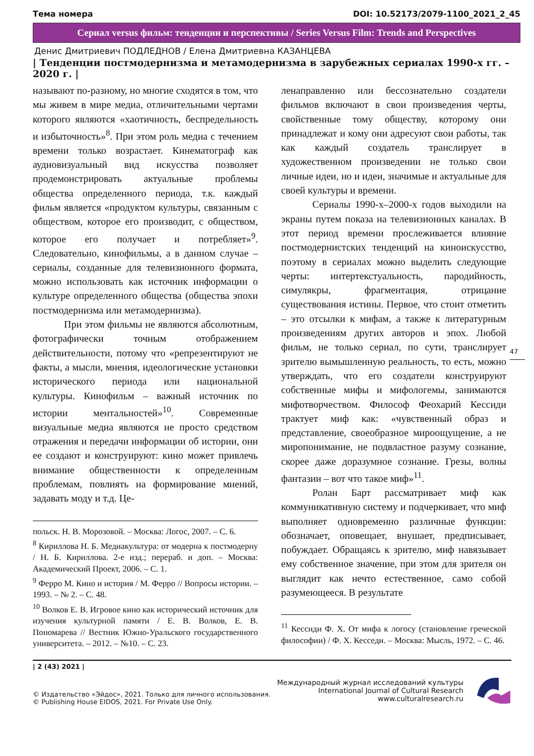Тема номера DOI: 10.52173/2079-1100_2021_2_45
Сериал versus фильм: тенденции и перспективы / Series Versus Film: Trends and Perspectives
Денис Дмитриевич ПОДЛЕДНОВ / Елена Дмитриевна КАЗАНЦЕВА
| Тенденции постмодернизма и метамодернизма в зарубежных сериалах 1990-х гг. – 2020 г. |
называют по-разному, но многие сходятся в том, что мы живем в мире медиа, отличительными чертами которого являются «хаотичность, беспредельность и избыточность»<sup>8</sup>. При этом роль медиа с течением времени только возрастает. Кинематограф как аудиовизуальный вид искусства позволяет продемонстрировать актуальные проблемы общества определенного периода, т.к. каждый фильм является «продуктом культуры, связанным с обществом, которое его производит, с обществом, которое его получает и потребляет»<sup>9</sup>. Следовательно, кинофильмы, а в данном случае – сериалы, созданные для телевизионного формата, можно использовать как источник информации о культуре определенного общества (общества эпохи постмодернизма или метамодернизма).
При этом фильмы не являются абсолютным, фотографически точным отображением действительности, потому что «репрезентируют не факты, а мысли, мнения, идеологические установки исторического периода или национальной культуры. Кинофильм – важный источник по истории ментальностей»<sup>10</sup>. Современные визуальные медиа являются не просто средством отражения и передачи информации об истории, они ее создают и конструируют: кино может привлечь внимание общественности к определенным проблемам, повлиять на формирование мнений, задавать моду и т.д. Це-
польск. Н. В. Морозовой. – Москва: Логос, 2007. – С. 6.
<sup>8</sup> Кириллова Н. Б. Медиакультура: от модерна к постмодерну / Н. Б. Кириллова. 2-е изд.; перераб. и доп. – Москва: Академический Проект, 2006. – С. 1.
<sup>9</sup> Ферро М. Кино и история / М. Ферро // Вопросы истории. – 1993. – № 2. – С. 48.
<sup>10</sup> Волков Е. В. Игровое кино как исторический источник для изучения культурной памяти / Е. В. Волков, Е. В. Пономарева // Вестник Южно-Уральского государственного университета. – 2012. – №10. – С. 23.
ленаправленно или бессознательно создатели фильмов включают в свои произведения черты, свойственные тому обществу, которому они принадлежат и кому они адресуют свои работы, так как каждый создатель транслирует в художественном произведении не только свои личные идеи, но и идеи, значимые и актуальные для своей культуры и времени.
Сериалы 1990-х–2000-х годов выходили на экраны путем показа на телевизионных каналах. В этот период времени прослеживается влияние постмодернистских тенденций на киноискусство, поэтому в сериалах можно выделить следующие черты: интертекстуальность, пародийность, симулякры, фрагментация, отрицание существования истины. Первое, что стоит отметить – это отсылки к мифам, а также к литературным произведениям других авторов и эпох. Любой фильм, не только сериал, по сути, транслирует зрителю вымышленную реальность, то есть, можно утверждать, что его создатели конструируют собственные мифы и мифологемы, занимаются мифотворчеством. Философ Феохарий Кессиди трактует миф как: «чувственный образ и представление, своеобразное мироощущение, а не миропонимание, не подвластное разуму сознание, скорее даже доразумное сознание. Грезы, волны фантазии – вот что такое миф»<sup>11</sup>.
Ролан Барт рассматривает миф как коммуникативную систему и подчеркивает, что миф выполняет одновременно различные функции: обозначает, оповещает, внушает, предписывает, побуждает. Обращаясь к зрителю, миф навязывает ему собственное значение, при этом для зрителя он выглядит как нечто естественное, само собой разумеющееся. В результате
<sup>11</sup> Кессиди Ф. Х. От мифа к логосу (становление греческой философии) / Ф. Х. Кесседи. – Москва: Мысль, 1972. – С. 46.
47
| 2 (43) 2021 |
© Издательство «Эйдос», 2021. Только для личного использования.
© Publishing House EIDOS, 2021. For Private Use Only.
Международный журнал исследований культуры
International Journal of Cultural Research
www.culturalresearch.ru